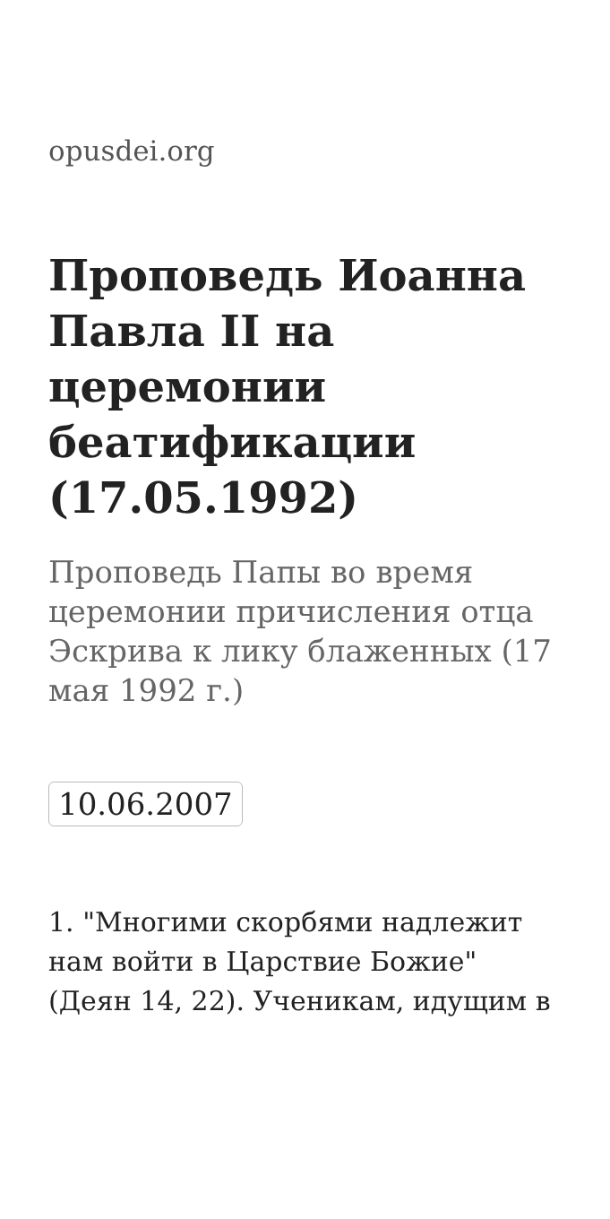opusdei.org
Проповедь Иоанна Павла II на церемонии беатификации (17.05.1992)
Проповедь Папы во время церемонии причисления отца Эскрива к лику блаженных (17 мая 1992 г.)
10.06.2007
1. "Многими скорбями надлежит нам войти в Царствие Божие" (Деян 14, 22). Ученикам, идущим в